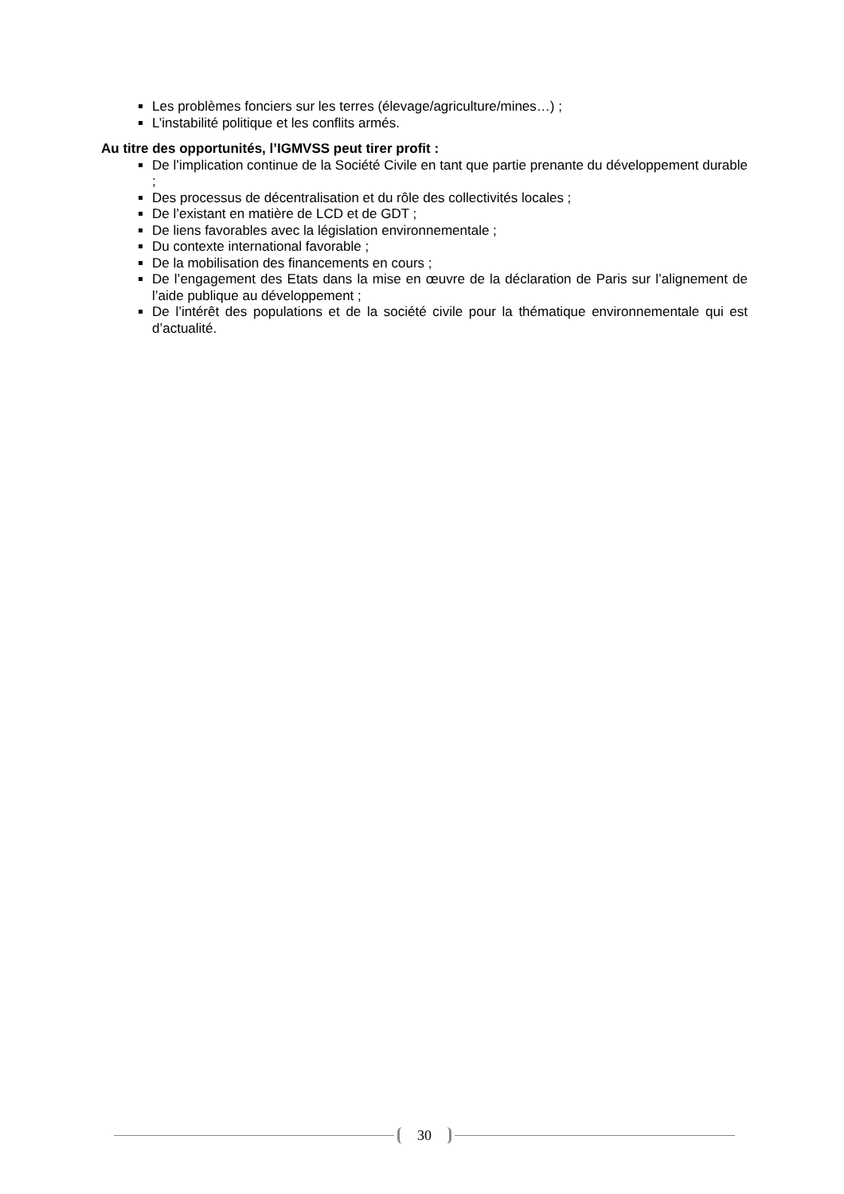Les problèmes fonciers sur les terres (élevage/agriculture/mines…) ;
L’instabilité politique et les conflits armés.
Au titre des opportunités, l’IGMVSS peut tirer profit :
De l’implication continue de la Société Civile en tant que partie prenante du développement durable ;
Des processus de décentralisation et du rôle des collectivités locales ;
De l’existant en matière de LCD et de GDT ;
De liens favorables avec la législation environnementale ;
Du contexte international favorable ;
De la mobilisation des financements en cours ;
De l’engagement des Etats dans la mise en œuvre de la déclaration de Paris sur l’alignement de l’aide publique au développement ;
De l’intérêt des populations et de la société civile pour la thématique environnementale qui est d’actualité.
30